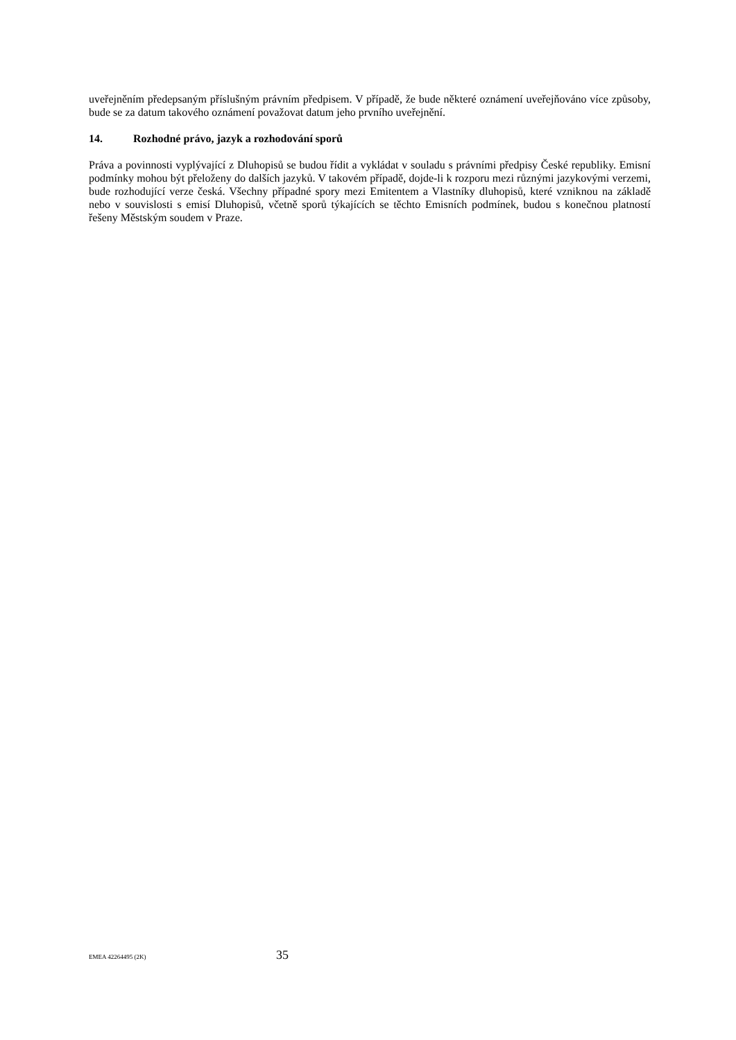uveřejněním předepsaným příslušným právním předpisem. V případě, že bude některé oznámení uveřejňováno více způsoby, bude se za datum takového oznámení považovat datum jeho prvního uveřejnění.
14. Rozhodné právo, jazyk a rozhodování sporů
Práva a povinnosti vyplývající z Dluhopisů se budou řídit a vykládat v souladu s právními předpisy České republiky. Emisní podmínky mohou být přeloženy do dalších jazyků. V takovém případě, dojde-li k rozporu mezi různými jazykovými verzemi, bude rozhodující verze česká. Všechny případné spory mezi Emitentem a Vlastníky dluhopisů, které vzniknou na základě nebo v souvislosti s emisí Dluhopisů, včetně sporů týkajících se těchto Emisních podmínek, budou s konečnou platností řešeny Městským soudem v Praze.
EMEA 42264495 (2K)
35